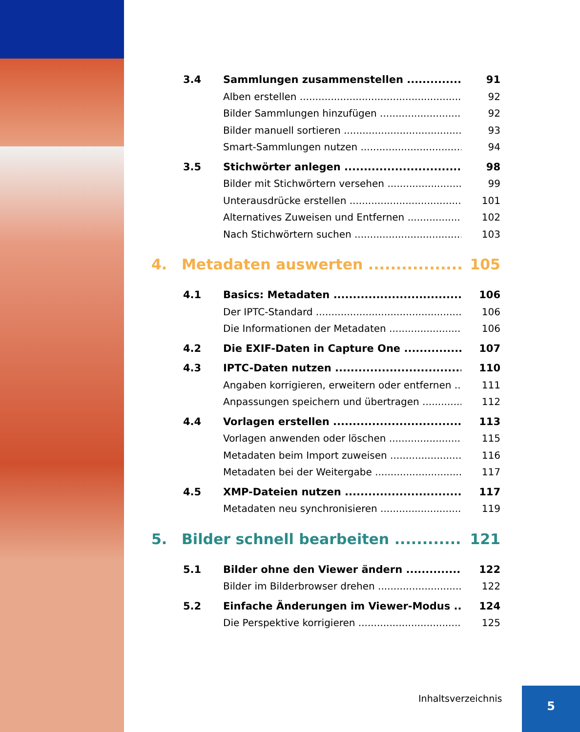3.4 Sammlungen zusammenstellen 91
x Alben erstellen 92
x Bilder Sammlungen hinzufügen 92
x Bilder manuell sortieren 93
x Smart-Sammlungen nutzen 94
3.5 Stichwörter anlegen 98
x Bilder mit Stichwörtern versehen 99
x Unterausdrücke erstellen 101
x Alternatives Zuweisen und Entfernen 102
x Nach Stichwörtern suchen 103
4. Metadaten auswerten 105
4.1 Basics: Metadaten 106
x Der IPTC-Standard 106
x Die Informationen der Metadaten 106
4.2 Die EXIF-Daten in Capture One 107
4.3 IPTC-Daten nutzen 110
x Angaben korrigieren, erweitern oder entfernen 111
x Anpassungen speichern und übertragen 112
4.4 Vorlagen erstellen 113
x Vorlagen anwenden oder löschen 115
x Metadaten beim Import zuweisen 116
x Metadaten bei der Weitergabe 117
4.5 XMP-Dateien nutzen 117
x Metadaten neu synchronisieren 119
5. Bilder schnell bearbeiten 121
5.1 Bilder ohne den Viewer ändern 122
x Bilder im Bilderbrowser drehen 122
5.2 Einfache Änderungen im Viewer-Modus 124
x Die Perspektive korrigieren 125
Inhaltsverzeichnis 5